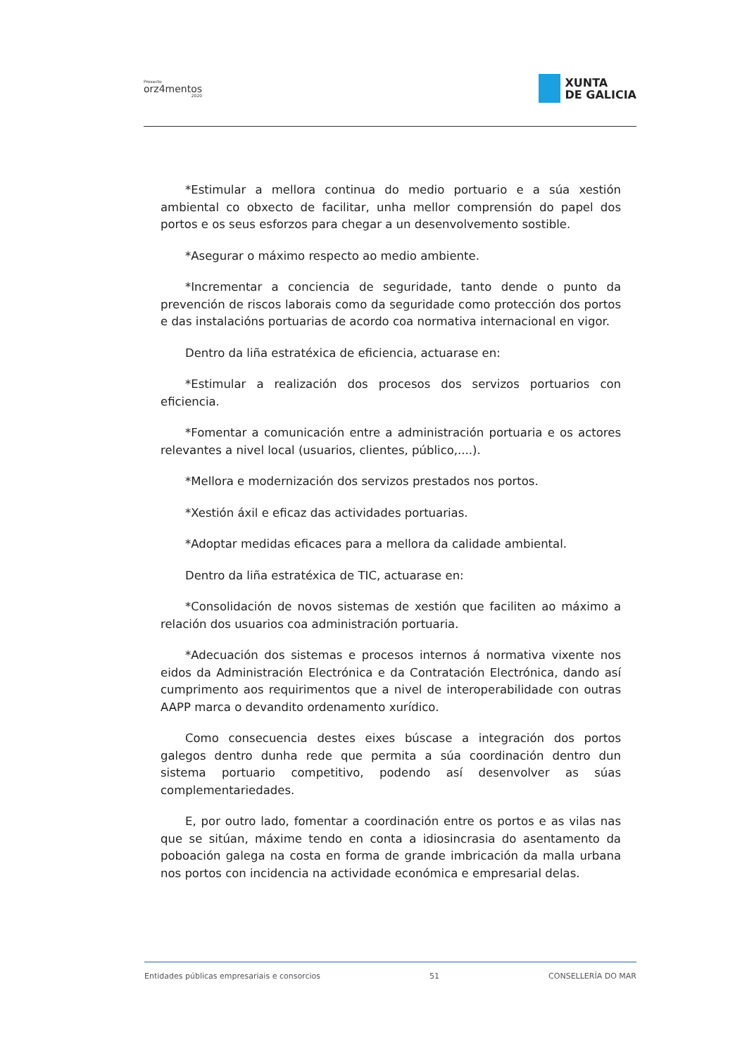Proxecto
orz4mentos
2020
XUNTA
DE GALICIA
*Estimular a mellora continua do medio portuario e a súa xestión ambiental co obxecto de facilitar, unha mellor comprensión do papel dos portos e os seus esforzos para chegar a un desenvolvemento sostible.
*Asegurar o máximo respecto ao medio ambiente.
*Incrementar a conciencia de seguridade, tanto dende o punto da prevención de riscos laborais como da seguridade como protección dos portos e das instalacións portuarias de acordo coa normativa internacional en vigor.
Dentro da liña estratéxica de eficiencia, actuarase en:
*Estimular a realización dos procesos dos servizos portuarios con eficiencia.
*Fomentar a comunicación entre a administración portuaria e os actores relevantes a nivel local (usuarios, clientes, público,....).
*Mellora e modernización dos servizos prestados nos portos.
*Xestión áxil e eficaz das actividades portuarias.
*Adoptar medidas eficaces para a mellora da calidade ambiental.
Dentro da liña estratéxica de TIC, actuarase en:
*Consolidación de novos sistemas de xestión que faciliten ao máximo a relación dos usuarios coa administración portuaria.
*Adecuación dos sistemas e procesos internos á normativa vixente nos eidos da Administración Electrónica e da Contratación Electrónica, dando así cumprimento aos requirimentos que a nivel de interoperabilidade con outras AAPP marca o devandito ordenamento xurídico.
Como consecuencia destes eixes búscase a integración dos portos galegos dentro dunha rede que permita a súa coordinación dentro dun sistema portuario competitivo, podendo así desenvolver as súas complementariedades.
E, por outro lado, fomentar a coordinación entre os portos e as vilas nas que se sitúan, máxime tendo en conta a idiosincrasia do asentamento da poboación galega na costa en forma de grande imbricación da malla urbana nos portos con incidencia na actividade económica e empresarial delas.
Entidades públicas empresariais e consorcios 51 CONSELLERÍA DO MAR